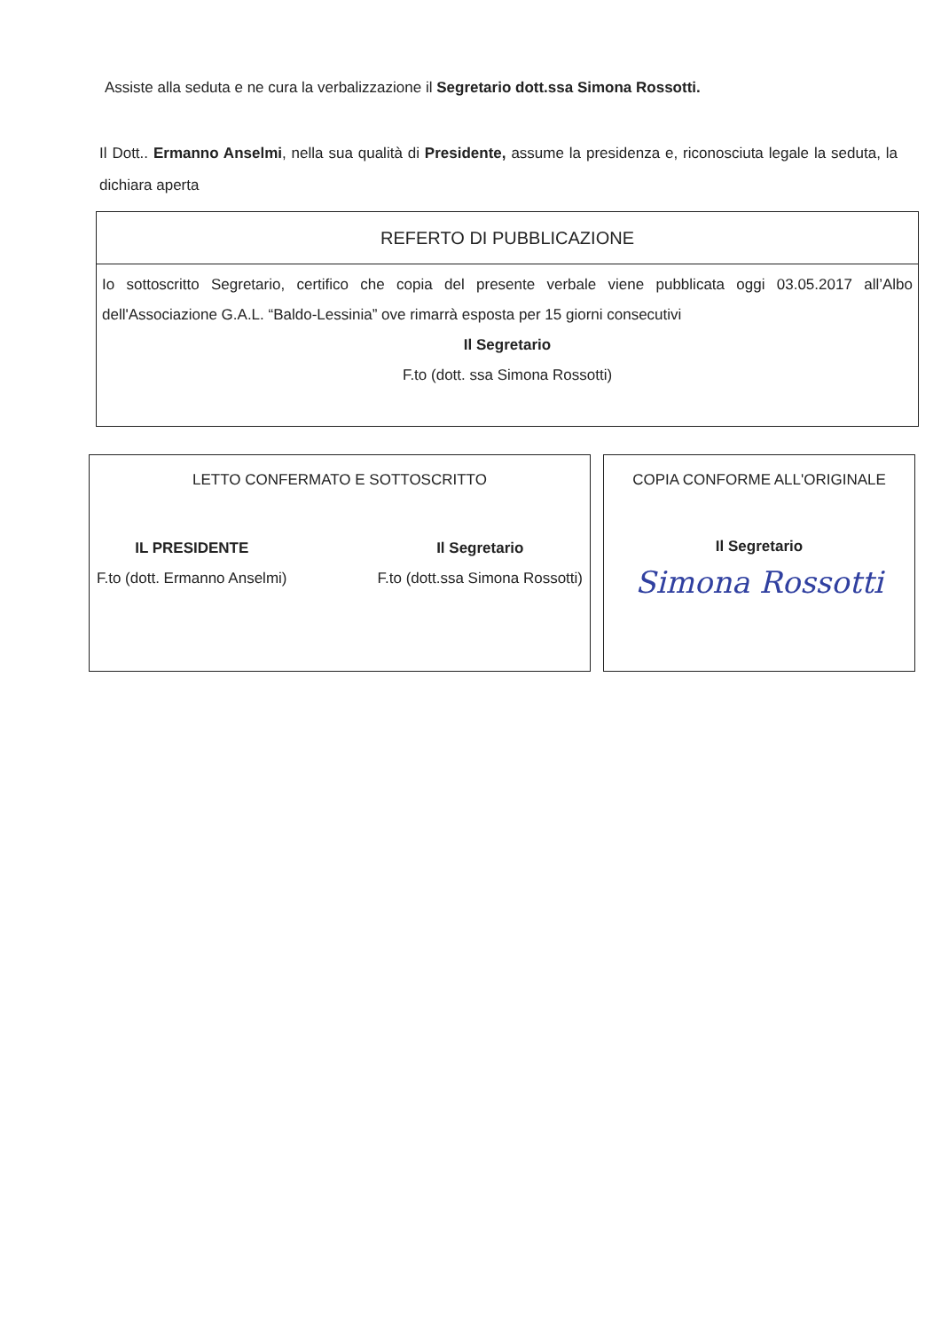Assiste alla seduta e ne cura la verbalizzazione il Segretario dott.ssa Simona Rossotti.
Il Dott.. Ermanno Anselmi, nella sua qualità di Presidente, assume la presidenza e, riconosciuta legale la seduta, la dichiara aperta
| REFERTO DI PUBBLICAZIONE |
| Io sottoscritto Segretario, certifico che copia del presente verbale viene pubblicata oggi 03.05.2017 all’Albo dell'Associazione G.A.L. “Baldo-Lessinia” ove rimarrà esposta per 15 giorni consecutivi Il Segretario F.to (dott. ssa Simona Rossotti) |
LETTO CONFERMATO E SOTTOSCRITTO
IL PRESIDENTE
F.to (dott. Ermanno Anselmi)
Il Segretario
F.to (dott.ssa Simona Rossotti)
COPIA CONFORME ALL'ORIGINALE
Il Segretario
Simona Rossotti